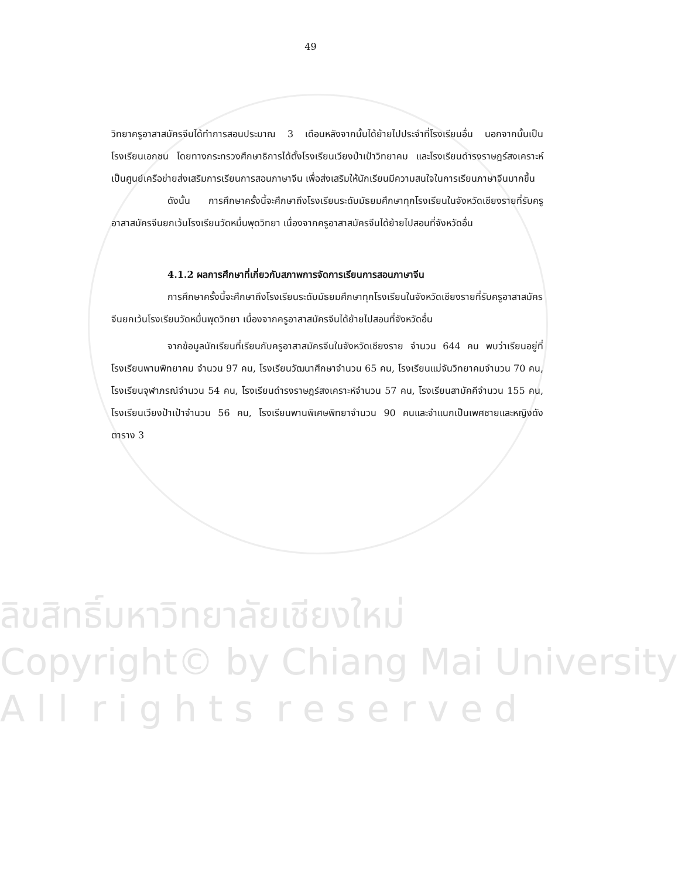49
วิทยาครูอาสาสมัครจีนได้ทำการสอนประมาณ 3 เดือนหลังจากนั้นได้ย้ายไปประจำที่โรงเรียนอื่น นอกจากนั้นเป็นโรงเรียนเอกชน โดยทางกระทรวงศึกษาธิการได้ตั้งโรงเรียนเวียงป่าเป้าวิทยาคม และโรงเรียนดำรงราษฎร์สงเคราะห์เป็นศูนย์เครือข่ายส่งเสริมการเรียนการสอนภาษาจีน เพื่อส่งเสริมให้นักเรียนมีความสนใจในการเรียนภาษาจีนมากขึ้น
ดังนั้น การศึกษาครั้งนี้จะศึกษาถึงโรงเรียนระดับมัธยมศึกษาทุกโรงเรียนในจังหวัดเชียงรายที่รับครูอาสาสมัครจีนยกเว้นโรงเรียนวัดหมื่นพุดวิทยา เนื่องจากครูอาสาสมัครจีนได้ย้ายไปสอนที่จังหวัดอื่น
4.1.2 ผลการศึกษาที่เกี่ยวกับสภาพการจัดการเรียนการสอนภาษาจีน
การศึกษาครั้งนี้จะศึกษาถึงโรงเรียนระดับมัธยมศึกษาทุกโรงเรียนในจังหวัดเชียงรายที่รับครูอาสาสมัครจีนยกเว้นโรงเรียนวัดหมื่นพุดวิทยา เนื่องจากครูอาสาสมัครจีนได้ย้ายไปสอนที่จังหวัดอื่น
จากข้อมูลนักเรียนที่เรียนกับครูอาสาสมัครจีนในจังหวัดเชียงราย จำนวน 644 คน พบว่าเรียนอยู่ที่โรงเรียนพานพิทยาคม จำนวน 97 คน, โรงเรียนวัฒนาศึกษาจำนวน 65 คน, โรงเรียนแม่จันวิทยาคมจำนวน 70 คน, โรงเรียนจุฬาภรณ์จำนวน 54 คน, โรงเรียนดำรงราษฎร์สงเคราะห์จำนวน 57 คน, โรงเรียนสามัคคีจำนวน 155 คน, โรงเรียนเวียงป้าเป้าจำนวน 56 คน, โรงเรียนพานพิเศษพิทยาจำนวน 90 คนและจำแนกเป็นเพศชายและหญิงดัง ตาราง 3
ลิขสิทธิ์มหาวิทยาลัยเชียงใหม่
Copyright© by Chiang Mai University
A l l r i g h t s r e s e r v e d